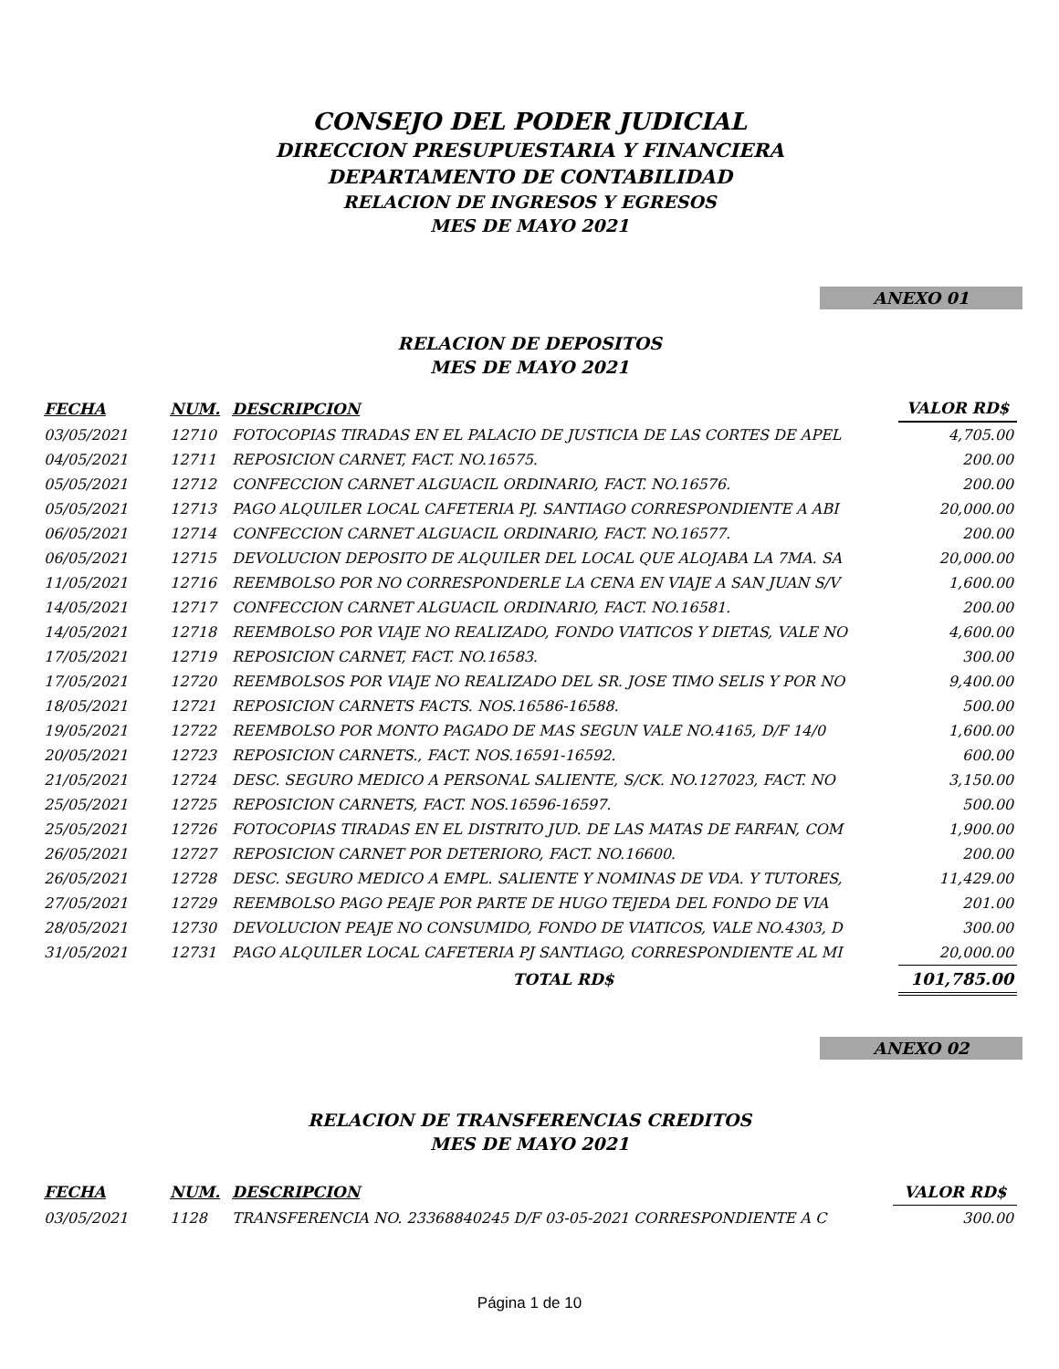CONSEJO DEL PODER JUDICIAL
DIRECCION PRESUPUESTARIA Y FINANCIERA
DEPARTAMENTO DE CONTABILIDAD
RELACION DE INGRESOS Y EGRESOS
MES DE MAYO 2021
ANEXO 01
RELACION DE DEPOSITOS
MES DE MAYO 2021
| FECHA | NUM. | DESCRIPCION | VALOR RD$ |
| --- | --- | --- | --- |
| 03/05/2021 | 12710 | FOTOCOPIAS TIRADAS EN EL PALACIO DE JUSTICIA DE LAS CORTES DE APEL | 4,705.00 |
| 04/05/2021 | 12711 | REPOSICION CARNET, FACT. NO.16575. | 200.00 |
| 05/05/2021 | 12712 | CONFECCION CARNET ALGUACIL ORDINARIO, FACT. NO.16576. | 200.00 |
| 05/05/2021 | 12713 | PAGO ALQUILER LOCAL CAFETERIA PJ. SANTIAGO CORRESPONDIENTE A ABI | 20,000.00 |
| 06/05/2021 | 12714 | CONFECCION CARNET ALGUACIL ORDINARIO, FACT. NO.16577. | 200.00 |
| 06/05/2021 | 12715 | DEVOLUCION DEPOSITO DE ALQUILER DEL LOCAL QUE ALOJABA LA 7MA. SA | 20,000.00 |
| 11/05/2021 | 12716 | REEMBOLSO POR NO CORRESPONDERLE LA CENA EN VIAJE A SAN JUAN S/V | 1,600.00 |
| 14/05/2021 | 12717 | CONFECCION CARNET ALGUACIL ORDINARIO, FACT. NO.16581. | 200.00 |
| 14/05/2021 | 12718 | REEMBOLSO POR VIAJE NO REALIZADO, FONDO VIATICOS Y DIETAS, VALE NO | 4,600.00 |
| 17/05/2021 | 12719 | REPOSICION CARNET, FACT. NO.16583. | 300.00 |
| 17/05/2021 | 12720 | REEMBOLSOS POR VIAJE NO REALIZADO DEL SR. JOSE TIMO SELIS Y POR NO | 9,400.00 |
| 18/05/2021 | 12721 | REPOSICION CARNETS FACTS. NOS.16586-16588. | 500.00 |
| 19/05/2021 | 12722 | REEMBOLSO POR MONTO PAGADO DE MAS SEGUN VALE NO.4165, D/F 14/0 | 1,600.00 |
| 20/05/2021 | 12723 | REPOSICION CARNETS., FACT. NOS.16591-16592. | 600.00 |
| 21/05/2021 | 12724 | DESC. SEGURO MEDICO A PERSONAL SALIENTE, S/CK. NO.127023, FACT. NO | 3,150.00 |
| 25/05/2021 | 12725 | REPOSICION CARNETS, FACT. NOS.16596-16597. | 500.00 |
| 25/05/2021 | 12726 | FOTOCOPIAS TIRADAS EN EL DISTRITO JUD. DE LAS MATAS DE FARFAN, COM | 1,900.00 |
| 26/05/2021 | 12727 | REPOSICION CARNET POR DETERIORO, FACT. NO.16600. | 200.00 |
| 26/05/2021 | 12728 | DESC. SEGURO MEDICO A EMPL. SALIENTE Y NOMINAS DE VDA. Y TUTORES, | 11,429.00 |
| 27/05/2021 | 12729 | REEMBOLSO PAGO PEAJE POR PARTE DE HUGO TEJEDA DEL FONDO DE VIA | 201.00 |
| 28/05/2021 | 12730 | DEVOLUCION PEAJE NO CONSUMIDO, FONDO DE VIATICOS, VALE NO.4303, D | 300.00 |
| 31/05/2021 | 12731 | PAGO ALQUILER LOCAL CAFETERIA PJ SANTIAGO, CORRESPONDIENTE AL MI | 20,000.00 |
| | | TOTAL RD$ | 101,785.00 |
ANEXO 02
RELACION DE TRANSFERENCIAS CREDITOS
MES DE MAYO 2021
| FECHA | NUM. | DESCRIPCION | VALOR RD$ |
| --- | --- | --- | --- |
| 03/05/2021 | 1128 | TRANSFERENCIA NO. 23368840245 D/F 03-05-2021 CORRESPONDIENTE A C | 300.00 |
Página 1 de 10